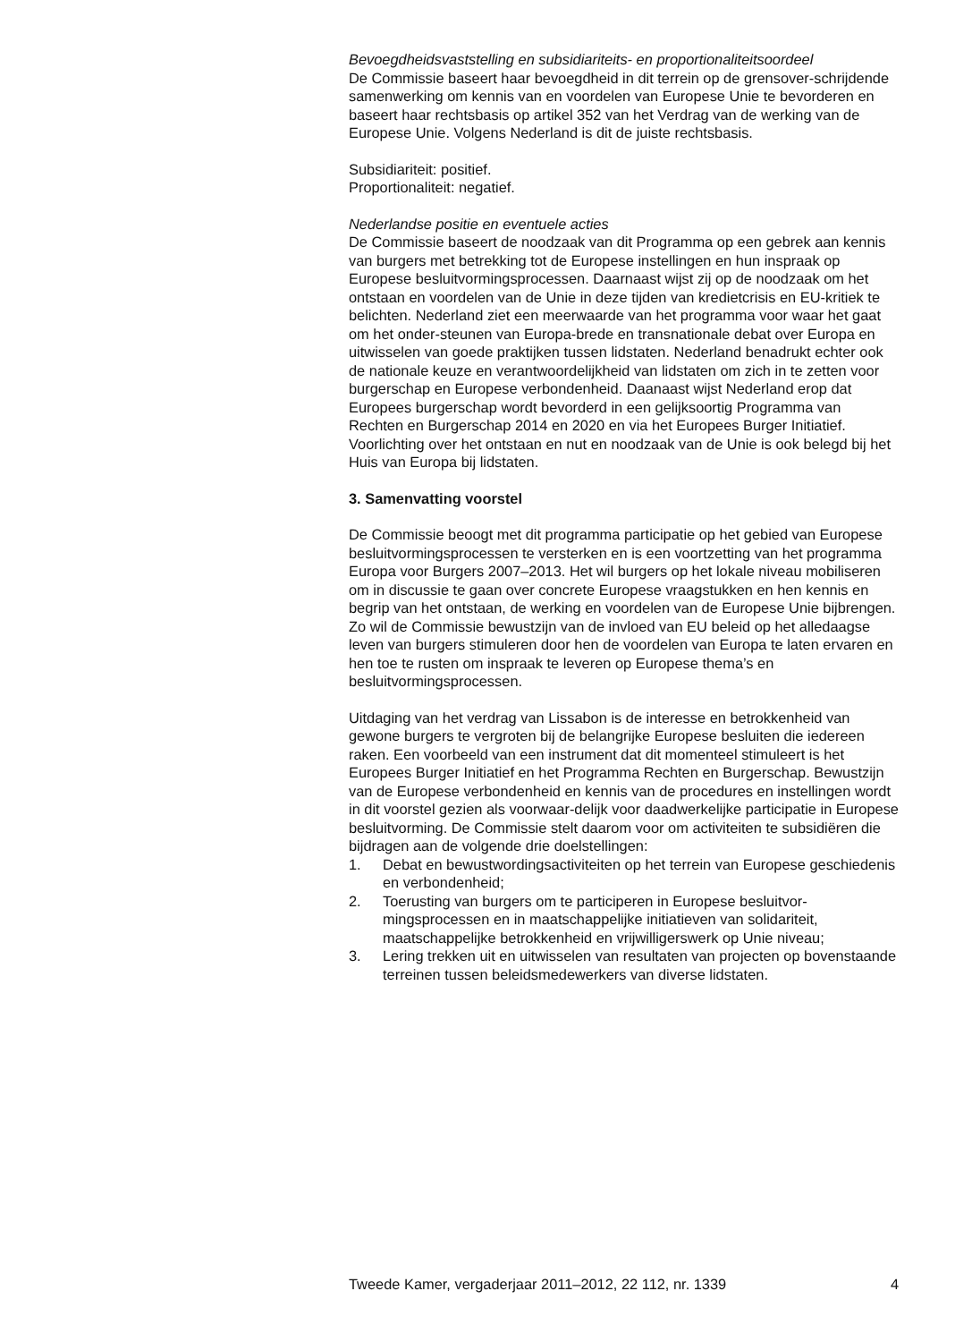Bevoegdheidsvaststelling en subsidiariteits- en proportionaliteitsoordeel
De Commissie baseert haar bevoegdheid in dit terrein op de grensover-schrijdende samenwerking om kennis van en voordelen van Europese Unie te bevorderen en baseert haar rechtsbasis op artikel 352 van het Verdrag van de werking van de Europese Unie. Volgens Nederland is dit de juiste rechtsbasis.
Subsidiariteit: positief.
Proportionaliteit: negatief.
Nederlandse positie en eventuele acties
De Commissie baseert de noodzaak van dit Programma op een gebrek aan kennis van burgers met betrekking tot de Europese instellingen en hun inspraak op Europese besluitvormingsprocessen. Daarnaast wijst zij op de noodzaak om het ontstaan en voordelen van de Unie in deze tijden van kredietcrisis en EU-kritiek te belichten. Nederland ziet een meerwaarde van het programma voor waar het gaat om het onder-steunen van Europa-brede en transnationale debat over Europa en uitwisselen van goede praktijken tussen lidstaten. Nederland benadrukt echter ook de nationale keuze en verantwoordelijkheid van lidstaten om zich in te zetten voor burgerschap en Europese verbondenheid. Daanaast wijst Nederland erop dat Europees burgerschap wordt bevorderd in een gelijksoortig Programma van Rechten en Burgerschap 2014 en 2020 en via het Europees Burger Initiatief. Voorlichting over het ontstaan en nut en noodzaak van de Unie is ook belegd bij het Huis van Europa bij lidstaten.
3. Samenvatting voorstel
De Commissie beoogt met dit programma participatie op het gebied van Europese besluitvormingsprocessen te versterken en is een voortzetting van het programma Europa voor Burgers 2007–2013. Het wil burgers op het lokale niveau mobiliseren om in discussie te gaan over concrete Europese vraagstukken en hen kennis en begrip van het ontstaan, de werking en voordelen van de Europese Unie bijbrengen. Zo wil de Commissie bewustzijn van de invloed van EU beleid op het alledaagse leven van burgers stimuleren door hen de voordelen van Europa te laten ervaren en hen toe te rusten om inspraak te leveren op Europese thema’s en besluitvormingsprocessen.
Uitdaging van het verdrag van Lissabon is de interesse en betrokkenheid van gewone burgers te vergroten bij de belangrijke Europese besluiten die iedereen raken. Een voorbeeld van een instrument dat dit momenteel stimuleert is het Europees Burger Initiatief en het Programma Rechten en Burgerschap. Bewustzijn van de Europese verbondenheid en kennis van de procedures en instellingen wordt in dit voorstel gezien als voorwaar-delijk voor daadwerkelijke participatie in Europese besluitvorming. De Commissie stelt daarom voor om activiteiten te subsidiëren die bijdragen aan de volgende drie doelstellingen:
1. Debat en bewustwordingsactiviteiten op het terrein van Europese geschiedenis en verbondenheid;
2. Toerusting van burgers om te participeren in Europese besluitvor-mingsprocessen en in maatschappelijke initiatieven van solidariteit, maatschappelijke betrokkenheid en vrijwilligerswerk op Unie niveau;
3. Lering trekken uit en uitwisselen van resultaten van projecten op bovenstaande terreinen tussen beleidsmedewerkers van diverse lidstaten.
Tweede Kamer, vergaderjaar 2011–2012, 22 112, nr. 1339 4